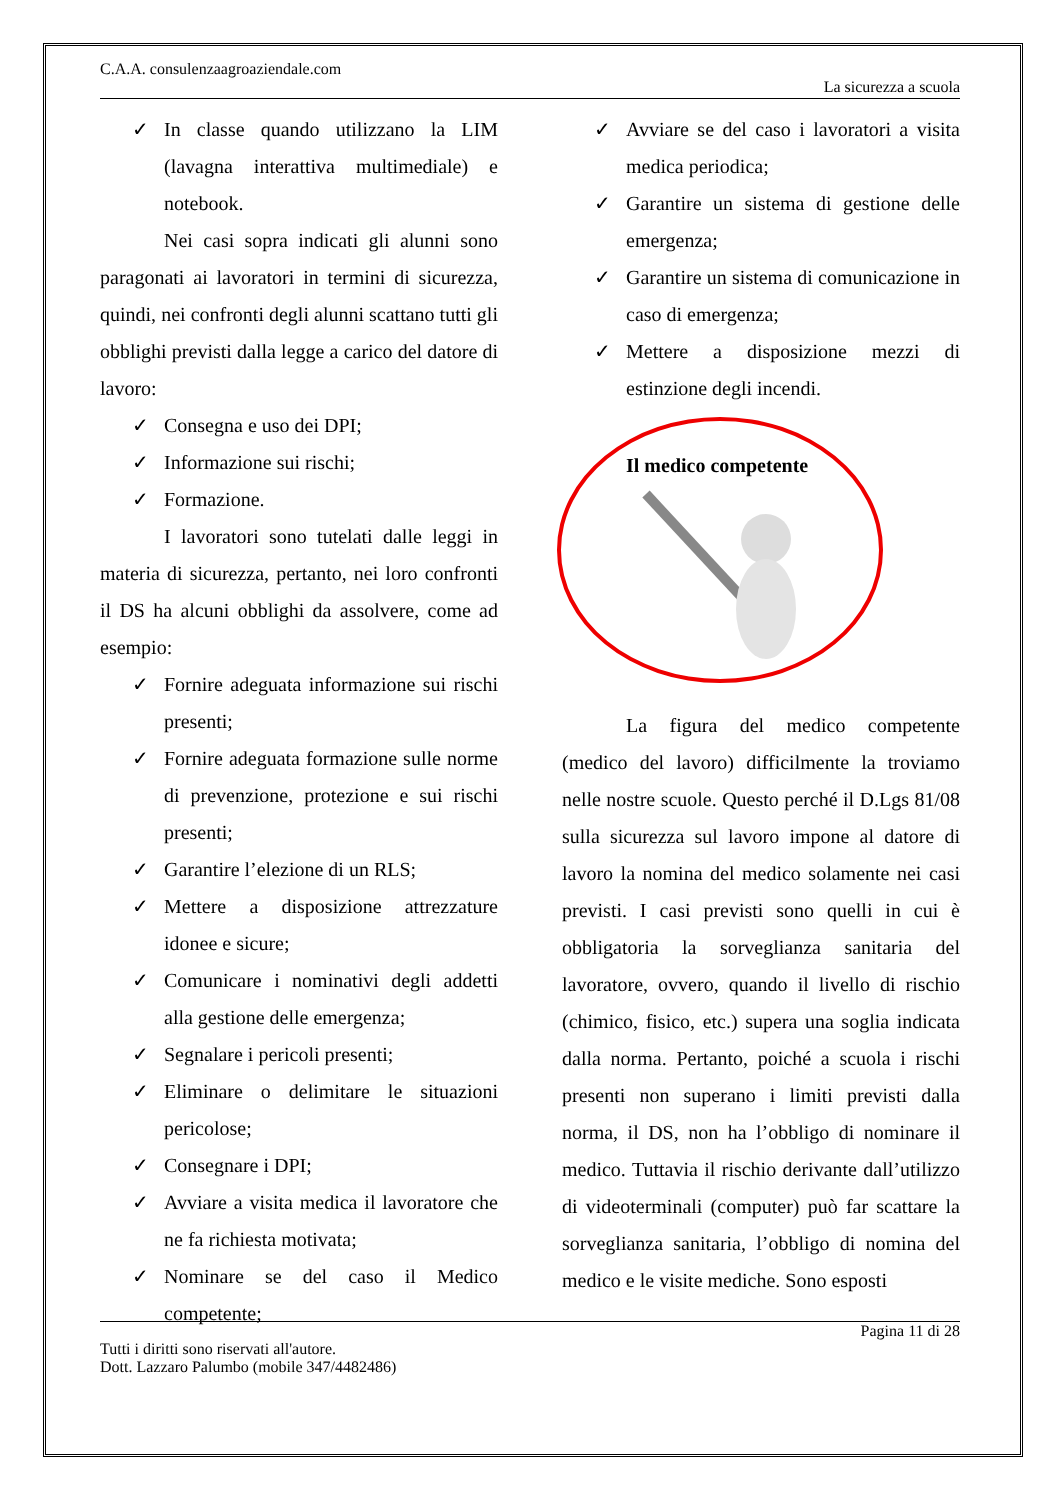C.A.A. consulenzaagroaziendale.com
La sicurezza a scuola
✓ In classe quando utilizzano la LIM (lavagna interattiva multimediale) e notebook.
Nei casi sopra indicati gli alunni sono paragonati ai lavoratori in termini di sicurezza, quindi, nei confronti degli alunni scattano tutti gli obblighi previsti dalla legge a carico del datore di lavoro:
✓ Consegna e uso dei DPI;
✓ Informazione sui rischi;
✓ Formazione.
I lavoratori sono tutelati dalle leggi in materia di sicurezza, pertanto, nei loro confronti il DS ha alcuni obblighi da assolvere, come ad esempio:
✓ Fornire adeguata informazione sui rischi presenti;
✓ Fornire adeguata formazione sulle norme di prevenzione, protezione e sui rischi presenti;
✓ Garantire l’elezione di un RLS;
✓ Mettere a disposizione attrezzature idonee e sicure;
✓ Comunicare i nominativi degli addetti alla gestione delle emergenza;
✓ Segnalare i pericoli presenti;
✓ Eliminare o delimitare le situazioni pericolose;
✓ Consegnare i DPI;
✓ Avviare a visita medica il lavoratore che ne fa richiesta motivata;
✓ Nominare se del caso il Medico competente;
✓ Avviare se del caso i lavoratori a visita medica periodica;
✓ Garantire un sistema di gestione delle emergenza;
✓ Garantire un sistema di comunicazione in caso di emergenza;
✓ Mettere a disposizione mezzi di estinzione degli incendi.
Il medico competente
La figura del medico competente (medico del lavoro) difficilmente la troviamo nelle nostre scuole. Questo perché il D.Lgs 81/08 sulla sicurezza sul lavoro impone al datore di lavoro la nomina del medico solamente nei casi previsti. I casi previsti sono quelli in cui è obbligatoria la sorveglianza sanitaria del lavoratore, ovvero, quando il livello di rischio (chimico, fisico, etc.) supera una soglia indicata dalla norma. Pertanto, poiché a scuola i rischi presenti non superano i limiti previsti dalla norma, il DS, non ha l’obbligo di nominare il medico. Tuttavia il rischio derivante dall’utilizzo di videoterminali (computer) può far scattare la sorveglianza sanitaria, l’obbligo di nomina del medico e le visite mediche. Sono esposti
Pagina 11 di 28
Tutti i diritti sono riservati all'autore.
Dott. Lazzaro Palumbo (mobile 347/4482486)